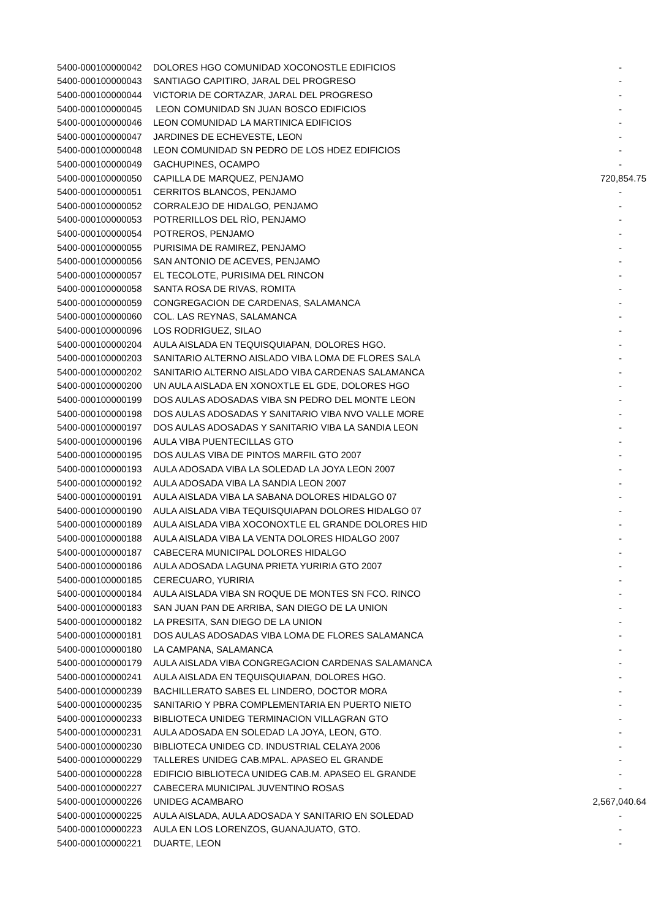| 5400-000100000042 | DOLORES HGO COMUNIDAD XOCONOSTLE EDIFICIOS | - |
| 5400-000100000043 | SANTIAGO CAPITIRO, JARAL DEL PROGRESO | - |
| 5400-000100000044 | VICTORIA DE CORTAZAR, JARAL DEL PROGRESO | - |
| 5400-000100000045 | LEON COMUNIDAD SN JUAN BOSCO EDIFICIOS | - |
| 5400-000100000046 | LEON COMUNIDAD LA MARTINICA EDIFICIOS | - |
| 5400-000100000047 | JARDINES DE ECHEVESTE, LEON | - |
| 5400-000100000048 | LEON COMUNIDAD SN PEDRO DE LOS HDEZ EDIFICIOS | - |
| 5400-000100000049 | GACHUPINES, OCAMPO | - |
| 5400-000100000050 | CAPILLA DE MARQUEZ, PENJAMO | 720,854.75 |
| 5400-000100000051 | CERRITOS BLANCOS, PENJAMO | - |
| 5400-000100000052 | CORRALEJO DE HIDALGO, PENJAMO | - |
| 5400-000100000053 | POTRERILLOS DEL RÌO, PENJAMO | - |
| 5400-000100000054 | POTREROS, PENJAMO | - |
| 5400-000100000055 | PURISIMA DE RAMIREZ, PENJAMO | - |
| 5400-000100000056 | SAN ANTONIO DE ACEVES, PENJAMO | - |
| 5400-000100000057 | EL TECOLOTE, PURISIMA DEL RINCON | - |
| 5400-000100000058 | SANTA ROSA DE RIVAS, ROMITA | - |
| 5400-000100000059 | CONGREGACION DE CARDENAS, SALAMANCA | - |
| 5400-000100000060 | COL. LAS REYNAS, SALAMANCA | - |
| 5400-000100000096 | LOS RODRIGUEZ, SILAO | - |
| 5400-000100000204 | AULA AISLADA EN TEQUISQUIAPAN, DOLORES HGO. | - |
| 5400-000100000203 | SANITARIO ALTERNO AISLADO VIBA LOMA DE FLORES SALA | - |
| 5400-000100000202 | SANITARIO ALTERNO AISLADO VIBA CARDENAS SALAMANCA | - |
| 5400-000100000200 | UN AULA AISLADA EN XONOXTLE EL GDE, DOLORES HGO | - |
| 5400-000100000199 | DOS AULAS ADOSADAS VIBA SN PEDRO DEL MONTE LEON | - |
| 5400-000100000198 | DOS AULAS ADOSADAS Y SANITARIO VIBA NVO VALLE MORE | - |
| 5400-000100000197 | DOS AULAS ADOSADAS Y SANITARIO VIBA LA SANDIA LEON | - |
| 5400-000100000196 | AULA VIBA PUENTECILLAS GTO | - |
| 5400-000100000195 | DOS AULAS VIBA DE PINTOS MARFIL GTO 2007 | - |
| 5400-000100000193 | AULA ADOSADA VIBA LA SOLEDAD LA JOYA LEON 2007 | - |
| 5400-000100000192 | AULA ADOSADA VIBA LA SANDIA LEON 2007 | - |
| 5400-000100000191 | AULA AISLADA VIBA LA SABANA DOLORES HIDALGO 07 | - |
| 5400-000100000190 | AULA AISLADA VIBA TEQUISQUIAPAN DOLORES HIDALGO 07 | - |
| 5400-000100000189 | AULA AISLADA VIBA XOCONOXTLE EL GRANDE DOLORES HID | - |
| 5400-000100000188 | AULA AISLADA VIBA LA VENTA DOLORES HIDALGO 2007 | - |
| 5400-000100000187 | CABECERA MUNICIPAL DOLORES HIDALGO | - |
| 5400-000100000186 | AULA ADOSADA LAGUNA PRIETA YURIRIA GTO 2007 | - |
| 5400-000100000185 | CERECUARO, YURIRIA | - |
| 5400-000100000184 | AULA AISLADA VIBA SN ROQUE DE MONTES SN FCO. RINCO | - |
| 5400-000100000183 | SAN JUAN PAN DE ARRIBA, SAN DIEGO DE LA UNION | - |
| 5400-000100000182 | LA PRESITA, SAN DIEGO DE LA UNION | - |
| 5400-000100000181 | DOS AULAS ADOSADAS VIBA LOMA DE FLORES SALAMANCA | - |
| 5400-000100000180 | LA CAMPANA, SALAMANCA | - |
| 5400-000100000179 | AULA AISLADA VIBA CONGREGACION CARDENAS SALAMANCA | - |
| 5400-000100000241 | AULA AISLADA EN TEQUISQUIAPAN, DOLORES HGO. | - |
| 5400-000100000239 | BACHILLERATO SABES EL LINDERO, DOCTOR MORA | - |
| 5400-000100000235 | SANITARIO Y PBRA COMPLEMENTARIA EN PUERTO NIETO | - |
| 5400-000100000233 | BIBLIOTECA UNIDEG TERMINACION VILLAGRAN GTO | - |
| 5400-000100000231 | AULA ADOSADA EN SOLEDAD LA JOYA, LEON, GTO. | - |
| 5400-000100000230 | BIBLIOTECA UNIDEG CD. INDUSTRIAL CELAYA 2006 | - |
| 5400-000100000229 | TALLERES UNIDEG CAB.MPAL. APASEO EL GRANDE | - |
| 5400-000100000228 | EDIFICIO BIBLIOTECA UNIDEG CAB.M. APASEO EL GRANDE | - |
| 5400-000100000227 | CABECERA MUNICIPAL JUVENTINO ROSAS | - |
| 5400-000100000226 | UNIDEG ACAMBARO | 2,567,040.64 |
| 5400-000100000225 | AULA AISLADA, AULA ADOSADA Y SANITARIO EN SOLEDAD | - |
| 5400-000100000223 | AULA EN LOS LORENZOS, GUANAJUATO, GTO. | - |
| 5400-000100000221 | DUARTE, LEON | - |